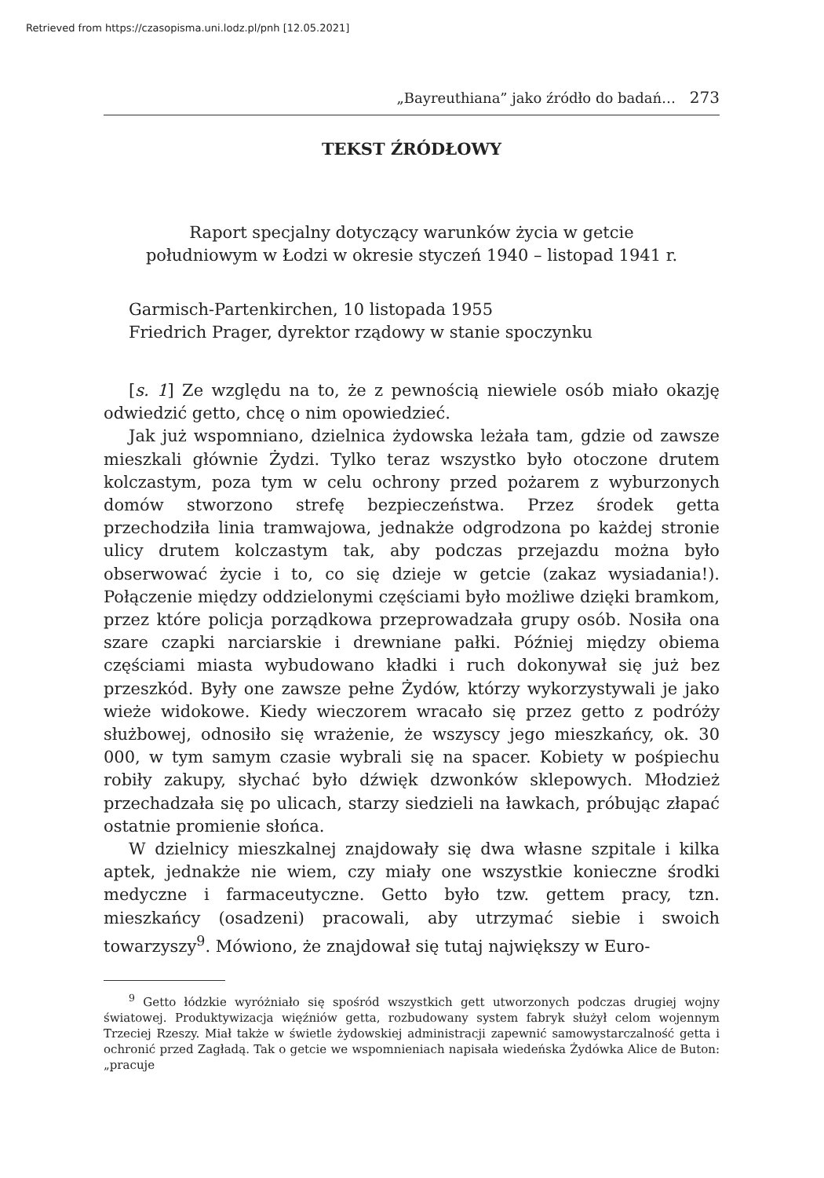Retrieved from https://czasopisma.uni.lodz.pl/pnh [12.05.2021]
„Bayreuthiana” jako źródło do badań… 273
TEKST ŹRÓDŁOWY
Raport specjalny dotyczący warunków życia w getcie
południowym w Łodzi w okresie styczeń 1940 – listopad 1941 r.
Garmisch-Partenkirchen, 10 listopada 1955
Friedrich Prager, dyrektor rządowy w stanie spoczynku
[s. 1] Ze względu na to, że z pewnością niewiele osób miało okazję odwiedzić getto, chcę o nim opowiedzieć.
Jak już wspomniano, dzielnica żydowska leżała tam, gdzie od zawsze mieszkali głównie Żydzi. Tylko teraz wszystko było otoczone drutem kolczastym, poza tym w celu ochrony przed pożarem z wyburzonych domów stworzono strefę bezpieczeństwa. Przez środek getta przechodziła linia tramwajowa, jednakże odgrodzona po każdej stronie ulicy drutem kolczastym tak, aby podczas przejazdu można było obserwować życie i to, co się dzieje w getcie (zakaz wysiadania!). Połączenie między oddzielonymi częściami było możliwe dzięki bramkom, przez które policja porządkowa przeprowadzała grupy osób. Nosiła ona szare czapki narciarskie i drewniane pałki. Później między obiema częściami miasta wybudowano kładki i ruch dokonywał się już bez przeszkód. Były one zawsze pełne Żydów, którzy wykorzystywali je jako wieże widokowe. Kiedy wieczorem wracało się przez getto z podróży służbowej, odnosiło się wrażenie, że wszyscy jego mieszkańcy, ok. 30 000, w tym samym czasie wybrali się na spacer. Kobiety w pośpiechu robiły zakupy, słychać było dźwięk dzwonków sklepowych. Młodzież przechadzała się po ulicach, starzy siedzieli na ławkach, próbując złapać ostatnie promienie słońca.
W dzielnicy mieszkalnej znajdowały się dwa własne szpitale i kilka aptek, jednakże nie wiem, czy miały one wszystkie konieczne środki medyczne i farmaceutyczne. Getto było tzw. gettem pracy, tzn. mieszkańcy (osadzeni) pracowali, aby utrzymać siebie i swoich towarzyszy<sup>9</sup>. Mówiono, że znajdował się tutaj największy w Euro-
<sup>9</sup> Getto łódzkie wyróżniało się spośród wszystkich gett utworzonych podczas drugiej wojny światowej. Produktywizacja więźniów getta, rozbudowany system fabryk służył celom wojennym Trzeciej Rzeszy. Miał także w świetle żydowskiej administracji zapewnić samowystarczalność getta i ochronić przed Zagładą. Tak o getcie we wspomnieniach napisała wiedeńska Żydówka Alice de Buton: „pracuje